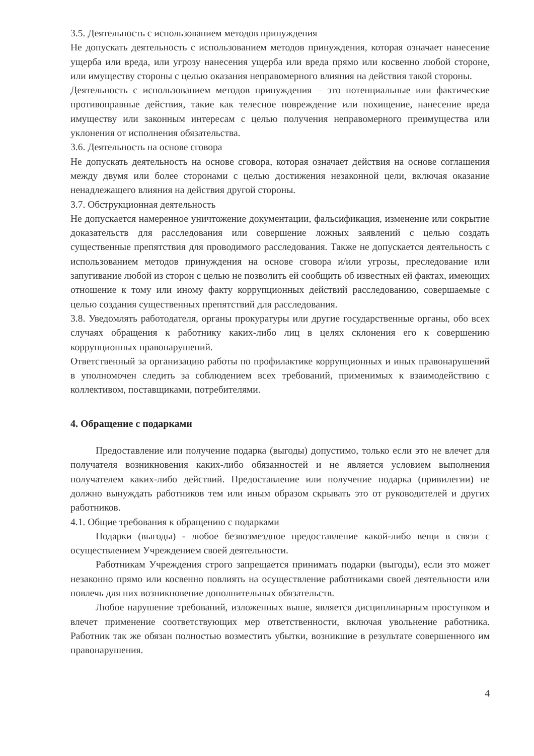3.5. Деятельность с использованием методов принуждения
Не допускать деятельность с использованием методов принуждения, которая означает нанесение ущерба или вреда, или угрозу нанесения ущерба или вреда прямо или косвенно любой стороне, или имуществу стороны с целью оказания неправомерного влияния на действия такой стороны.
Деятельность с использованием методов принуждения – это потенциальные или фактические противоправные действия, такие как телесное повреждение или похищение, нанесение вреда имуществу или законным интересам с целью получения неправомерного преимущества или уклонения от исполнения обязательства.
3.6. Деятельность на основе сговора
Не допускать деятельность на основе сговора, которая означает действия на основе соглашения между двумя или более сторонами с целью достижения незаконной цели, включая оказание ненадлежащего влияния на действия другой стороны.
3.7. Обструкционная деятельность
Не допускается намеренное уничтожение документации, фальсификация, изменение или сокрытие доказательств для расследования или совершение ложных заявлений с целью создать существенные препятствия для проводимого расследования. Также не допускается деятельность с использованием методов принуждения на основе сговора и/или угрозы, преследование или запугивание любой из сторон с целью не позволить ей сообщить об известных ей фактах, имеющих отношение к тому или иному факту коррупционных действий расследованию, совершаемые с целью создания существенных препятствий для расследования.
3.8. Уведомлять работодателя, органы прокуратуры или другие государственные органы, обо всех случаях обращения к работнику каких-либо лиц в целях склонения его к совершению коррупционных правонарушений.
Ответственный за организацию работы по профилактике коррупционных и иных правонарушений в уполномочен следить за соблюдением всех требований, применимых к взаимодействию с коллективом, поставщиками, потребителями.
4. Обращение с подарками
Предоставление или получение подарка (выгоды) допустимо, только если это не влечет для получателя возникновения каких-либо обязанностей и не является условием выполнения получателем каких-либо действий. Предоставление или получение подарка (привилегии) не должно вынуждать работников тем или иным образом скрывать это от руководителей и других работников.
4.1. Общие требования к обращению с подарками
Подарки (выгоды) - любое безвозмездное предоставление какой-либо вещи в связи с осуществлением Учреждением своей деятельности.
Работникам Учреждения строго запрещается принимать подарки (выгоды), если это может незаконно прямо или косвенно повлиять на осуществление работниками своей деятельности или повлечь для них возникновение дополнительных обязательств.
Любое нарушение требований, изложенных выше, является дисциплинарным проступком и влечет применение соответствующих мер ответственности, включая увольнение работника. Работник так же обязан полностью возместить убытки, возникшие в результате совершенного им правонарушения.
4